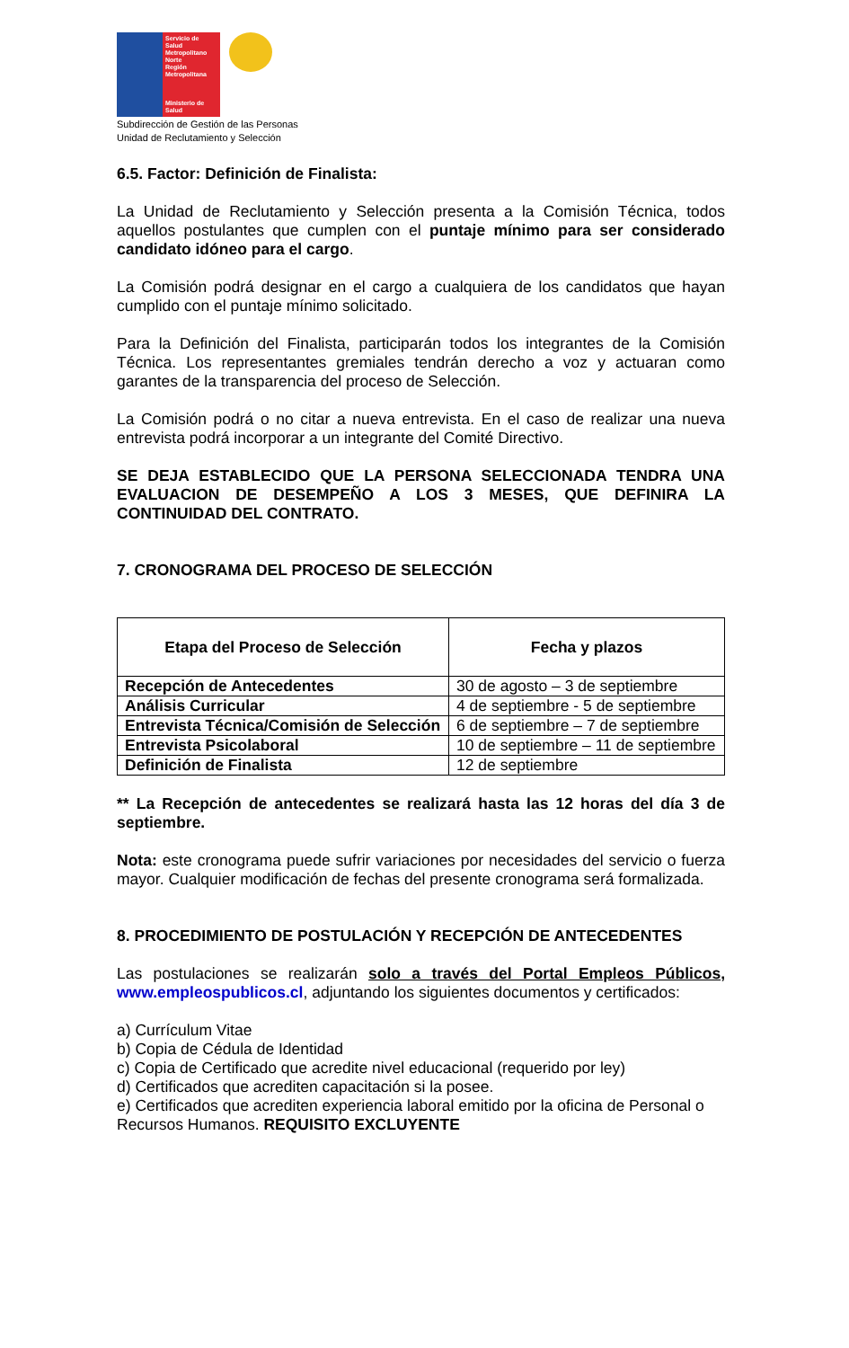Servicio de Salud Metropolitano Norte
Región Metropolitana
Ministerio de Salud
Subdirección de Gestión de las Personas
Unidad de Reclutamiento y Selección
6.5. Factor: Definición de Finalista:
La Unidad de Reclutamiento y Selección presenta a la Comisión Técnica, todos aquellos postulantes que cumplen con el puntaje mínimo para ser considerado candidato idóneo para el cargo.
La Comisión podrá designar en el cargo a cualquiera de los candidatos que hayan cumplido con el puntaje mínimo solicitado.
Para la Definición del Finalista, participarán todos los integrantes de la Comisión Técnica. Los representantes gremiales tendrán derecho a voz y actuaran como garantes de la transparencia del proceso de Selección.
La Comisión podrá o no citar a nueva entrevista. En el caso de realizar una nueva entrevista podrá incorporar a un integrante del Comité Directivo.
SE DEJA ESTABLECIDO QUE LA PERSONA SELECCIONADA TENDRA UNA EVALUACION DE DESEMPEÑO A LOS 3 MESES, QUE DEFINIRA LA CONTINUIDAD DEL CONTRATO.
7. CRONOGRAMA DEL PROCESO DE SELECCIÓN
| Etapa del Proceso de Selección | Fecha y plazos |
| --- | --- |
| Recepción de Antecedentes | 30 de agosto – 3 de septiembre |
| Análisis Curricular | 4 de septiembre - 5 de septiembre |
| Entrevista Técnica/Comisión de Selección | 6 de septiembre – 7 de septiembre |
| Entrevista Psicolaboral | 10 de septiembre – 11 de septiembre |
| Definición de Finalista | 12 de septiembre |
** La Recepción de antecedentes se realizará hasta las 12 horas del día 3 de septiembre.
Nota: este cronograma puede sufrir variaciones por necesidades del servicio o fuerza mayor. Cualquier modificación de fechas del presente cronograma será formalizada.
8. PROCEDIMIENTO DE POSTULACIÓN Y RECEPCIÓN DE ANTECEDENTES
Las postulaciones se realizarán solo a través del Portal Empleos Públicos, www.empleospublicos.cl, adjuntando los siguientes documentos y certificados:
a) Currículum Vitae
b) Copia de Cédula de Identidad
c) Copia de Certificado que acredite nivel educacional (requerido por ley)
d) Certificados que acrediten capacitación si la posee.
e) Certificados que acrediten experiencia laboral emitido por la oficina de Personal o Recursos Humanos. REQUISITO EXCLUYENTE